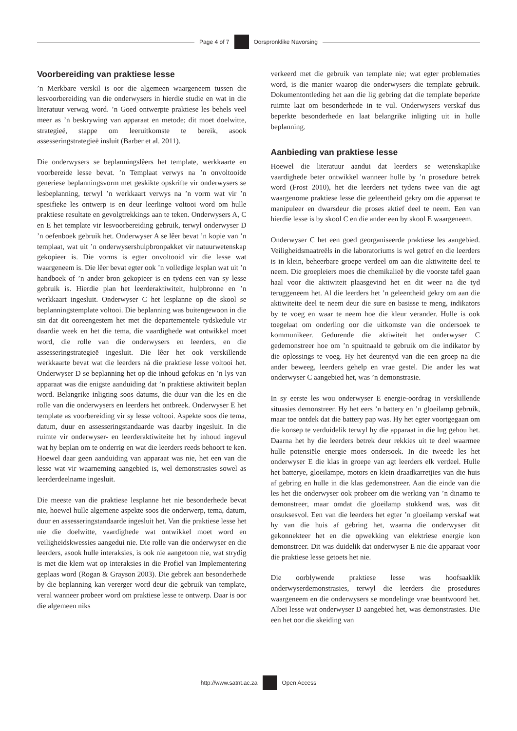Page 4 of 7 Oorspronklike Navorsing
Voorbereiding van praktiese lesse
’n Merkbare verskil is oor die algemeen waargeneem tussen die lesvoorbereiding van die onderwysers in hierdie studie en wat in die literatuur verwag word. ’n Goed ontwerpte praktiese les behels veel meer as ’n beskrywing van apparaat en metode; dit moet doelwitte, strategieë, stappe om leeruitkomste te bereik, asook assesseringstrategieë insluit (Barber et al. 2011).
Die onderwysers se beplanningslêers het template, werkkaarte en voorbereide lesse bevat. ’n Templaat verwys na ’n onvoltooide generiese beplanningsvorm met geskikte opskrifte vir onderwysers se lesbeplanning, terwyl ’n werkkaart verwys na ’n vorm wat vir ’n spesifieke les ontwerp is en deur leerlinge voltooi word om hulle praktiese resultate en gevolgtrekkings aan te teken. Onderwysers A, C en E het template vir lesvoorbereiding gebruik, terwyl onderwyser D ’n oefenboek gebruik het. Onderwyser A se lêer bevat ’n kopie van ’n templaat, wat uit ’n onderwysershulpbronpakket vir natuurwetenskap gekopieer is. Die vorms is egter onvoltooid vir die lesse wat waargeneem is. Die lêer bevat egter ook ’n volledige lesplan wat uit ’n handboek of ’n ander bron gekopieer is en tydens een van sy lesse gebruik is. Hierdie plan het leerderaktiwiteit, hulpbronne en ’n werkkaart ingesluit. Onderwyser C het lesplanne op die skool se beplanningstemplate voltooi. Die beplanning was buitengewoon in die sin dat dit ooreengestem het met die departementele tydskedule vir daardie week en het die tema, die vaardighede wat ontwikkel moet word, die rolle van die onderwysers en leerders, en die assesseringstrategieë ingesluit. Die lêer het ook verskillende werkkaarte bevat wat die leerders ná die praktiese lesse voltooi het. Onderwyser D se beplanning het op die inhoud gefokus en ’n lys van apparaat was die enigste aanduiding dat ’n praktiese aktiwiteit beplan word. Belangrike inligting soos datums, die duur van die les en die rolle van die onderwysers en leerders het ontbreek. Onderwyser E het template as voorbereiding vir sy lesse voltooi. Aspekte soos die tema, datum, duur en assesseringstandaarde was daarby ingesluit. In die ruimte vir onderwyser- en leerderaktiwiteite het hy inhoud ingevul wat hy beplan om te onderrig en wat die leerders reeds behoort te ken. Hoewel daar geen aanduiding van apparaat was nie, het een van die lesse wat vir waarneming aangebied is, wel demonstrasies sowel as leerderdeelname ingesluit.
Die meeste van die praktiese lesplanne het nie besonderhede bevat nie, hoewel hulle algemene aspekte soos die onderwerp, tema, datum, duur en assesseringstandaarde ingesluit het. Van die praktiese lesse het nie die doelwitte, vaardighede wat ontwikkel moet word en veiligheidskwessies aangedui nie. Die rolle van die onderwyser en die leerders, asook hulle interaksies, is ook nie aangetoon nie, wat strydig is met die klem wat op interaksies in die Profiel van Implementering geplaas word (Rogan & Grayson 2003). Die gebrek aan besonderhede by die beplanning kan vererger word deur die gebruik van template, veral wanneer probeer word om praktiese lesse te ontwerp. Daar is oor die algemeen niks
verkeerd met die gebruik van template nie; wat egter problematies word, is die manier waarop die onderwysers die template gebruik. Dokumentontleding het aan die lig gebring dat die template beperkte ruimte laat om besonderhede in te vul. Onderwysers verskaf dus beperkte besonderhede en laat belangrike inligting uit in hulle beplanning.
Aanbieding van praktiese lesse
Hoewel die literatuur aandui dat leerders se wetenskaplike vaardighede beter ontwikkel wanneer hulle by ’n prosedure betrek word (Frost 2010), het die leerders net tydens twee van die agt waargenome praktiese lesse die geleentheid gekry om die apparaat te manipuleer en dwarsdeur die proses aktief deel te neem. Een van hierdie lesse is by skool C en die ander een by skool E waargeneem.
Onderwyser C het een goed georganiseerde praktiese les aangebied. Veiligheidsmaatreëls in die laboratoriums is wel getref en die leerders is in klein, beheerbare groepe verdeel om aan die aktiwiteite deel te neem. Die groepleiers moes die chemikalieë by die voorste tafel gaan haal voor die aktiwiteit plaasgevind het en dit weer na die tyd teruggeneem het. Al die leerders het ’n geleentheid gekry om aan die aktiwiteite deel te neem deur die sure en basisse te meng, indikators by te voeg en waar te neem hoe die kleur verander. Hulle is ook toegelaat om onderling oor die uitkomste van die ondersoek te kommunikeer. Gedurende die aktiwiteit het onderwyser C gedemonstreer hoe om ’n spuitnaald te gebruik om die indikator by die oplossings te voeg. Hy het deurentyd van die een groep na die ander beweeg, leerders gehelp en vrae gestel. Die ander les wat onderwyser C aangebied het, was ’n demonstrasie.
In sy eerste les wou onderwyser E energie-oordrag in verskillende situasies demonstreer. Hy het eers ’n battery en ’n gloeilamp gebruik, maar toe ontdek dat die battery pap was. Hy het egter voortgegaan om die konsep te verduidelik terwyl hy die apparaat in die lug gehou het. Daarna het hy die leerders betrek deur rekkies uit te deel waarmee hulle potensiële energie moes ondersoek. In die tweede les het onderwyser E die klas in groepe van agt leerders elk verdeel. Hulle het batterye, gloeilampe, motors en klein draadkarretjies van die huis af gebring en hulle in die klas gedemonstreer. Aan die einde van die les het die onderwyser ook probeer om die werking van ’n dinamo te demonstreer, maar omdat die gloeilamp stukkend was, was dit onsuksesvol. Een van die leerders het egter ’n gloeilamp verskaf wat hy van die huis af gebring het, waarna die onderwyser dit gekonnekteer het en die opwekking van elektriese energie kon demonstreer. Dit was duidelik dat onderwyser E nie die apparaat voor die praktiese lesse getoets het nie.
Die oorblywende praktiese lesse was hoofsaaklik onderwyserdemonstrasies, terwyl die leerders die prosedures waargeneem en die onderwysers se mondelinge vrae beantwoord het. Albei lesse wat onderwyser D aangebied het, was demonstrasies. Die een het oor die skeiding van
http://www.satnt.ac.za Open Access